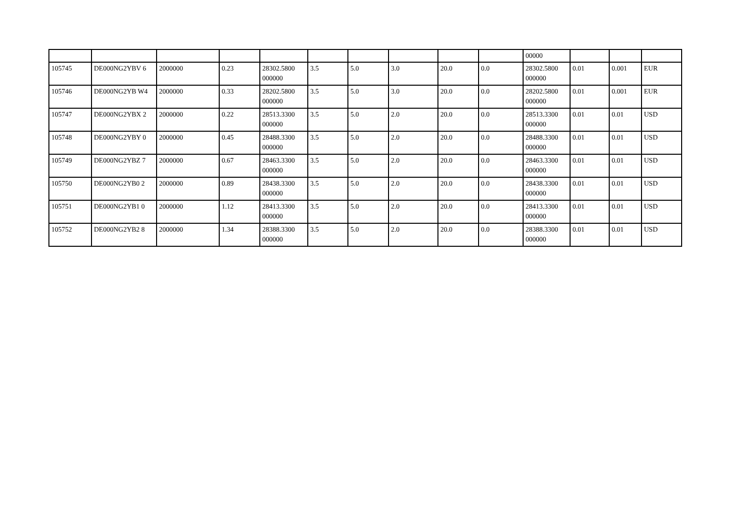| | | | | | | | | | | 00000 | | | |
| 105745 | DE000NG2YBV 6 | 2000000 | 0.23 | 28302.5800 000000 | 3.5 | 5.0 | 3.0 | 20.0 | 0.0 | 28302.5800 000000 | 0.01 | 0.001 | EUR |
| 105746 | DE000NG2YB W4 | 2000000 | 0.33 | 28202.5800 000000 | 3.5 | 5.0 | 3.0 | 20.0 | 0.0 | 28202.5800 000000 | 0.01 | 0.001 | EUR |
| 105747 | DE000NG2YBX 2 | 2000000 | 0.22 | 28513.3300 000000 | 3.5 | 5.0 | 2.0 | 20.0 | 0.0 | 28513.3300 000000 | 0.01 | 0.01 | USD |
| 105748 | DE000NG2YBY 0 | 2000000 | 0.45 | 28488.3300 000000 | 3.5 | 5.0 | 2.0 | 20.0 | 0.0 | 28488.3300 000000 | 0.01 | 0.01 | USD |
| 105749 | DE000NG2YBZ 7 | 2000000 | 0.67 | 28463.3300 000000 | 3.5 | 5.0 | 2.0 | 20.0 | 0.0 | 28463.3300 000000 | 0.01 | 0.01 | USD |
| 105750 | DE000NG2YB0 2 | 2000000 | 0.89 | 28438.3300 000000 | 3.5 | 5.0 | 2.0 | 20.0 | 0.0 | 28438.3300 000000 | 0.01 | 0.01 | USD |
| 105751 | DE000NG2YB1 0 | 2000000 | 1.12 | 28413.3300 000000 | 3.5 | 5.0 | 2.0 | 20.0 | 0.0 | 28413.3300 000000 | 0.01 | 0.01 | USD |
| 105752 | DE000NG2YB2 8 | 2000000 | 1.34 | 28388.3300 000000 | 3.5 | 5.0 | 2.0 | 20.0 | 0.0 | 28388.3300 000000 | 0.01 | 0.01 | USD |